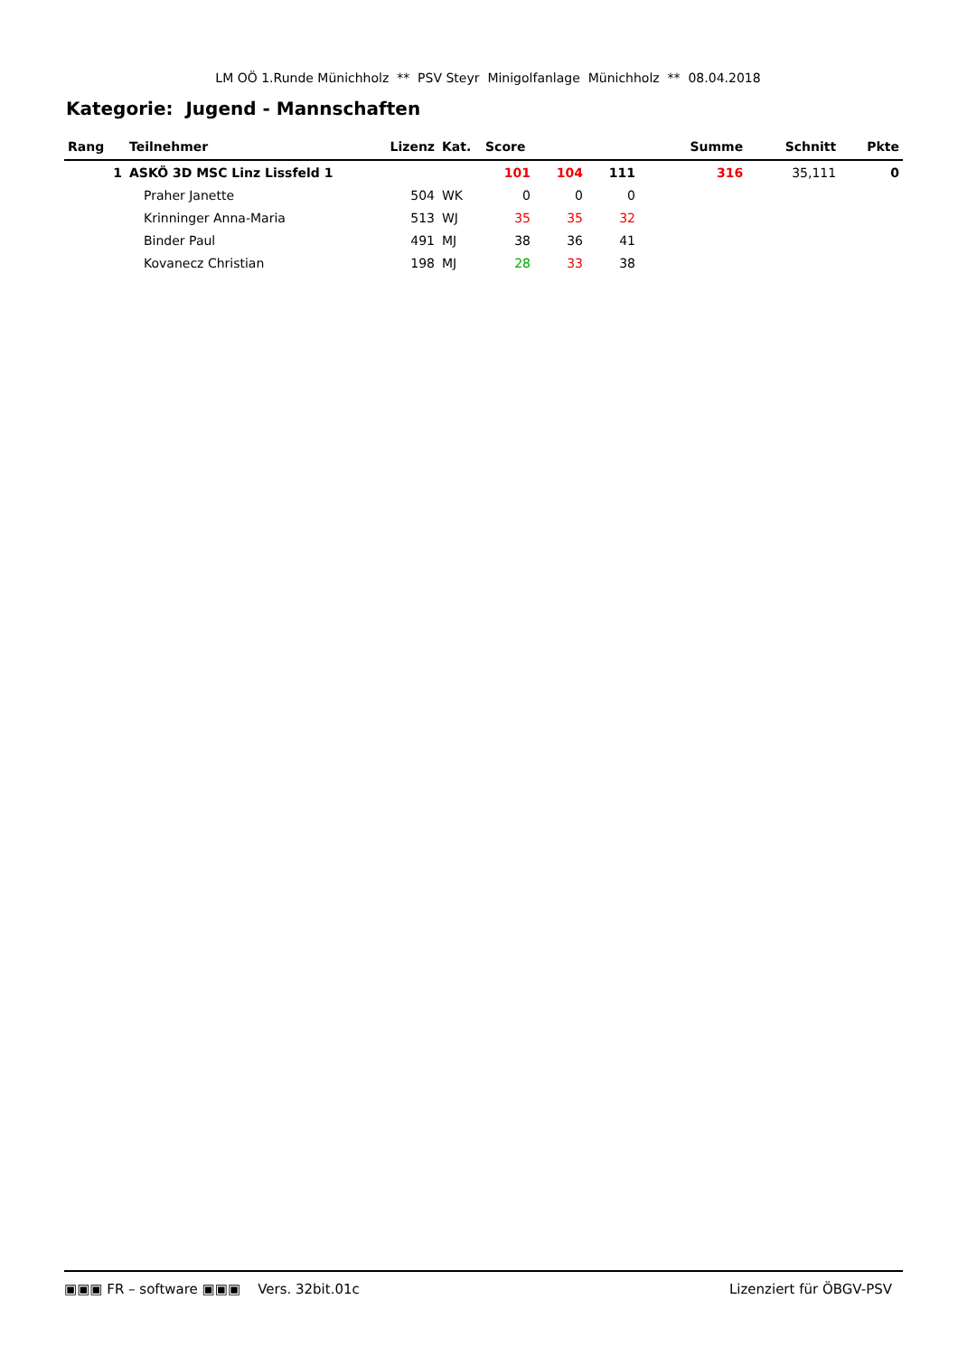LM OÖ 1.Runde Münichholz ** PSV Steyr Minigolfanlage Münichholz ** 08.04.2018
Kategorie: Jugend - Mannschaften
| Rang | Teilnehmer | Lizenz | Kat. | Score | | | | Summe | Schnitt | Pkte |
| --- | --- | --- | --- | --- | --- | --- | --- | --- | --- | --- |
| 1 | ASKÖ 3D MSC Linz Lissfeld 1 | | | 101 | 104 | 111 | | 316 | 35,111 | 0 |
| | Praher Janette | 504 | WK | 0 | 0 | 0 | | | | |
| | Krinninger Anna-Maria | 513 | WJ | 35 | 35 | 32 | | | | |
| | Binder Paul | 491 | MJ | 38 | 36 | 41 | | | | |
| | Kovanecz Christian | 198 | MJ | 28 | 33 | 38 | | | | |
▣▣▣ FR – software ▣▣▣ Vers. 32bit.01c Lizenziert für ÖBGV-PSV